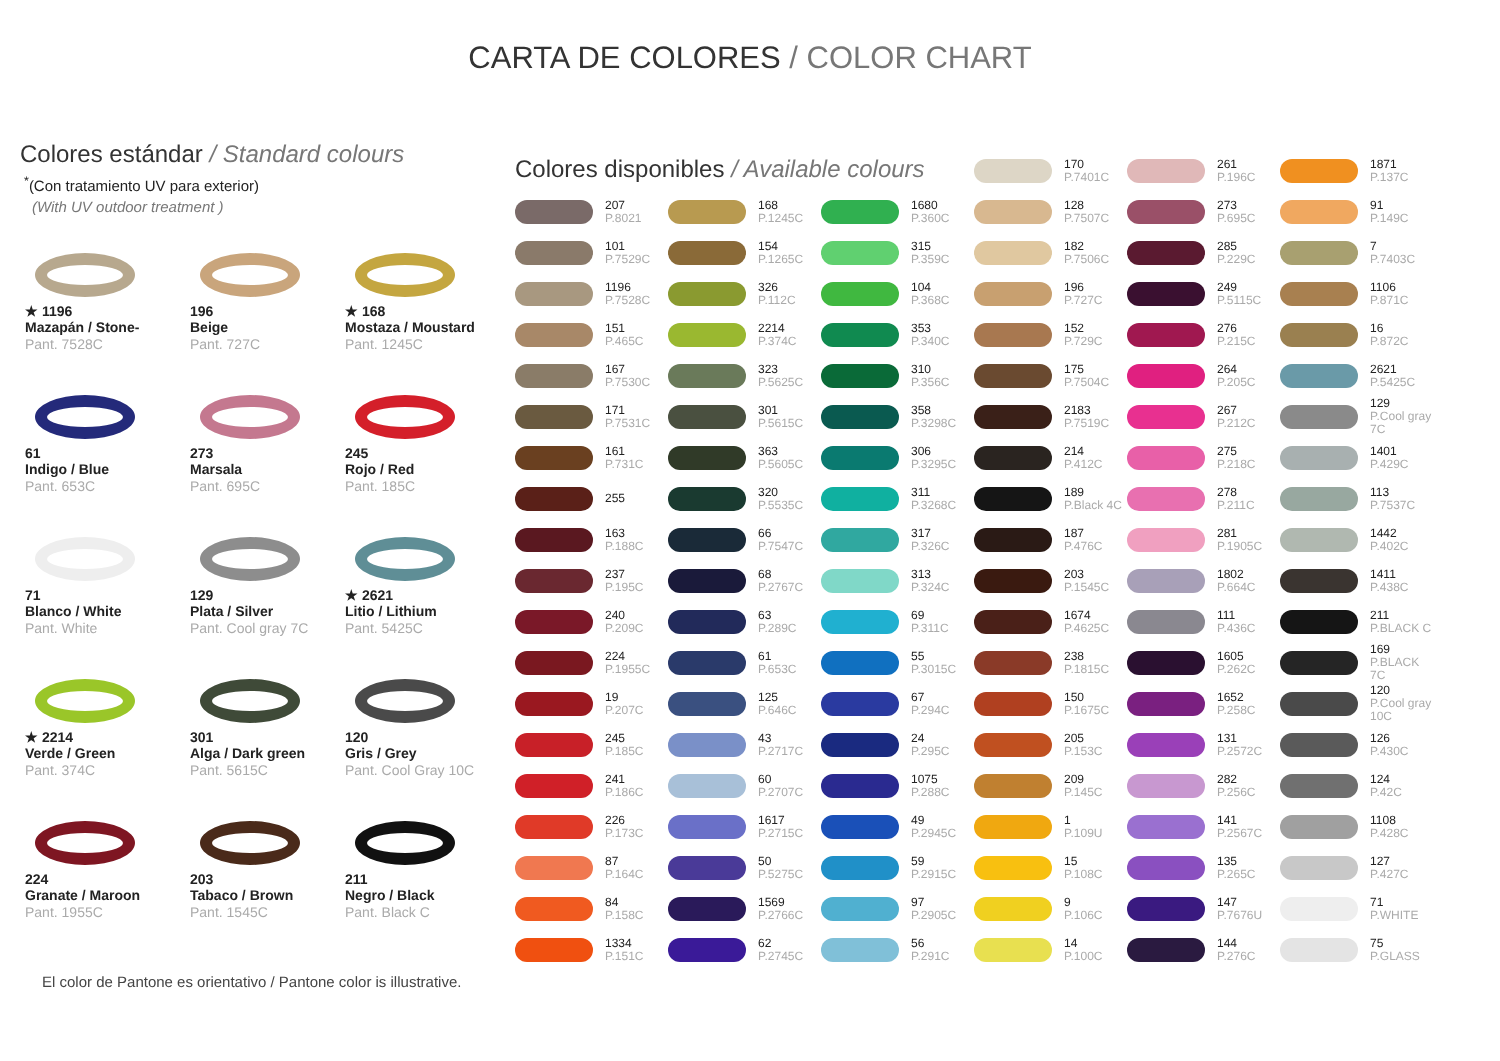CARTA DE COLORES / COLOR CHART
Colores estándar / Standard colours
<sup>*</sup> (Con tratamiento UV para exterior)
(With UV outdoor treatment )
★ 1196
Mazapán / Stone-
Pant. 7528C
196
Beige
Pant. 727C
★ 168
Mostaza / Moustard
Pant. 1245C
61
Indigo / Blue
Pant. 653C
273
Marsala
Pant. 695C
245
Rojo / Red
Pant. 185C
71
Blanco / White
Pant. White
129
Plata / Silver
Pant. Cool gray 7C
★ 2621
Litio / Lithium
Pant. 5425C
★ 2214
Verde / Green
Pant. 374C
301
Alga / Dark green
Pant. 5615C
120
Gris / Grey
Pant. Cool Gray 10C
224
Granate / Maroon
Pant. 1955C
203
Tabaco / Brown
Pant. 1545C
211
Negro / Black
Pant. Black C
El color de Pantone es orientativo / Pantone color is illustrative.
Colores disponibles / Available colours
207
P.8021
101
P.7529C
1196
P.7528C
151
P.465C
167
P.7530C
171
P.7531C
161
P.731C
255
163
P.188C
237
P.195C
240
P.209C
224
P.1955C
19
P.207C
245
P.185C
241
P.186C
226
P.173C
87
P.164C
84
P.158C
1334
P.151C
168
P.1245C
154
P.1265C
326
P.112C
2214
P.374C
323
P.5625C
301
P.5615C
363
P.5605C
320
P.5535C
66
P.7547C
68
P.2767C
63
P.289C
61
P.653C
125
P.646C
43
P.2717C
60
P.2707C
1617
P.2715C
50
P.5275C
1569
P.2766C
62
P.2745C
1680
P.360C
315
P.359C
104
P.368C
353
P.340C
310
P.356C
358
P.3298C
306
P.3295C
311
P.3268C
317
P.326C
313
P.324C
69
P.311C
55
P.3015C
67
P.294C
24
P.295C
1075
P.288C
49
P.2945C
59
P.2915C
97
P.2905C
56
P.291C
170
P.7401C
128
P.7507C
182
P.7506C
196
P.727C
152
P.729C
175
P.7504C
2183
P.7519C
214
P.412C
189
P.Black 4C
187
P.476C
203
P.1545C
1674
P.4625C
238
P.1815C
150
P.1675C
205
P.153C
209
P.145C
1
P.109U
15
P.108C
9
P.106C
14
P.100C
261
P.196C
273
P.695C
285
P.229C
249
P.5115C
276
P.215C
264
P.205C
267
P.212C
275
P.218C
278
P.211C
281
P.1905C
1802
P.664C
111
P.436C
1605
P.262C
1652
P.258C
131
P.2572C
282
P.256C
141
P.2567C
135
P.265C
147
P.7676U
144
P.276C
1871
P.137C
91
P.149C
7
P.7403C
1106
P.871C
16
P.872C
2621
P.5425C
129
P.Cool gray 7C
1401
P.429C
113
P.7537C
1442
P.402C
1411
P.438C
211
P.BLACK C
169
P.BLACK 7C
120
P.Cool gray 10C
126
P.430C
124
P.42C
1108
P.428C
127
P.427C
71
P.WHITE
75
P.GLASS